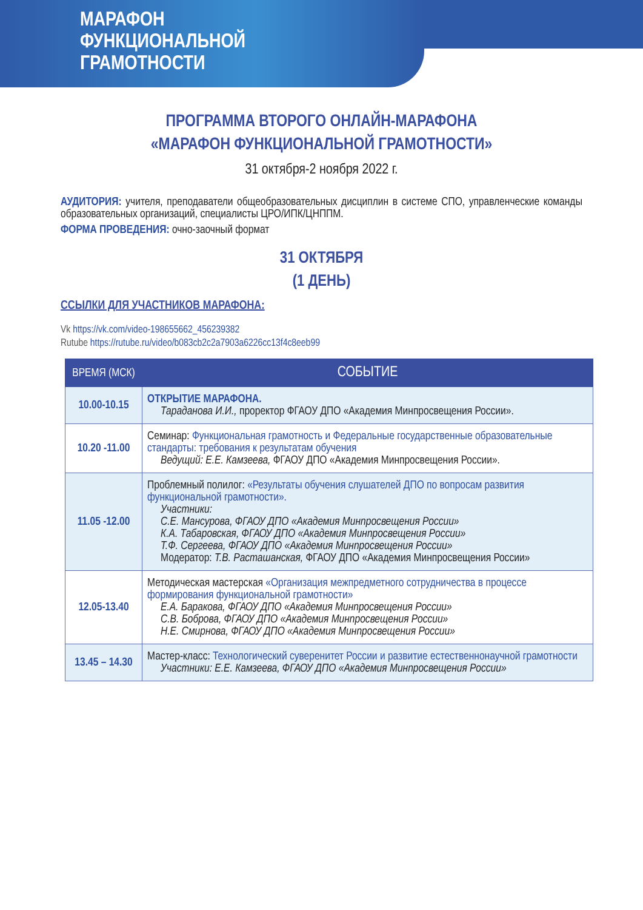МАРАФОН
ФУНКЦИОНАЛЬНОЙ
ГРАМОТНОСТИ
ПРОГРАММА ВТОРОГО ОНЛАЙН-МАРАФОНА
«МАРАФОН ФУНКЦИОНАЛЬНОЙ ГРАМОТНОСТИ»
31 октября-2 ноября 2022 г.
АУДИТОРИЯ: учителя, преподаватели общеобразовательных дисциплин в системе СПО, управленческие команды образовательных организаций, специалисты ЦРО/ИПК/ЦНППМ.
ФОРМА ПРОВЕДЕНИЯ: очно-заочный формат
31 ОКТЯБРЯ
(1 ДЕНЬ)
ССЫЛКИ ДЛЯ УЧАСТНИКОВ МАРАФОНА:
Vk https://vk.com/video-198655662_456239382
Rutube https://rutube.ru/video/b083cb2c2a7903a6226cc13f4c8eeb99
| ВРЕМЯ (МСК) | СОБЫТИЕ |
| --- | --- |
| 10.00-10.15 | ОТКРЫТИЕ МАРАФОНА. Тараданова И.И., проректор ФГАОУ ДПО «Академия Минпросвещения России». |
| 10.20 -11.00 | Семинар: Функциональная грамотность и Федеральные государственные образовательные стандарты: требования к результатам обучения Ведущий: Е.Е. Камзеева, ФГАОУ ДПО «Академия Минпросвещения России». |
| 11.05 -12.00 | Проблемный полилог: «Результаты обучения слушателей ДПО по вопросам развития функциональной грамотности». Участники: С.Е. Мансурова, ФГАОУ ДПО «Академия Минпросвещения России» К.А. Табаровская, ФГАОУ ДПО «Академия Минпросвещения России» Т.Ф. Сергеева, ФГАОУ ДПО «Академия Минпросвещения России» Модератор: Т.В. Расташанская, ФГАОУ ДПО «Академия Минпросвещения России» |
| 12.05-13.40 | Методическая мастерская «Организация межпредметного сотрудничества в процессе формирования функциональной грамотности» Е.А. Баракова, ФГАОУ ДПО «Академия Минпросвещения России» С.В. Боброва, ФГАОУ ДПО «Академия Минпросвещения России» Н.Е. Смирнова, ФГАОУ ДПО «Академия Минпросвещения России» |
| 13.45 – 14.30 | Мастер-класс: Технологический суверенитет России и развитие естественнонаучной грамотности Участники: Е.Е. Камзеева, ФГАОУ ДПО «Академия Минпросвещения России» |